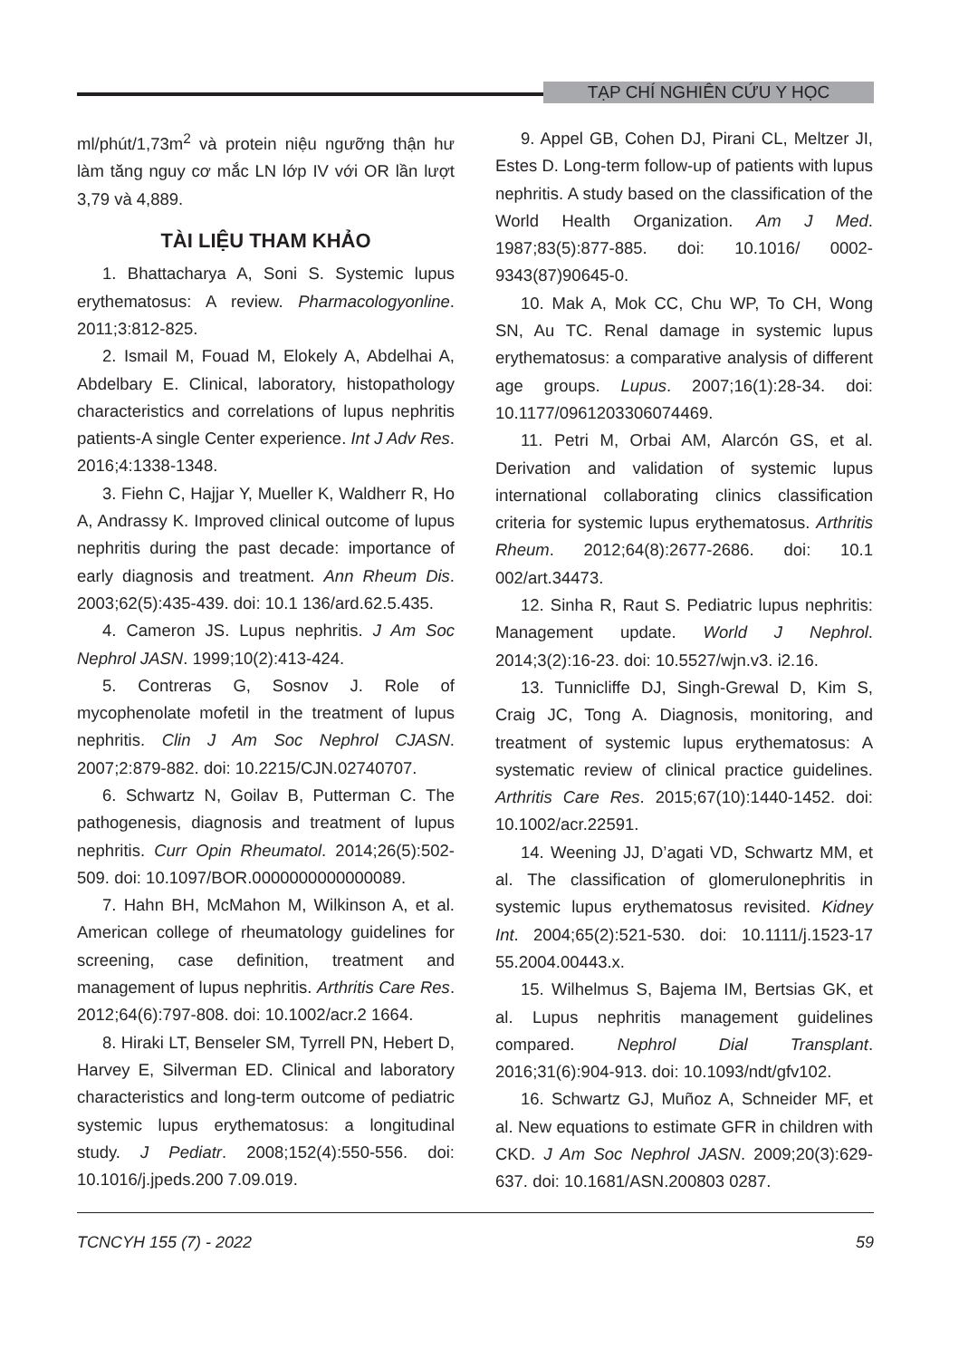TẠP CHÍ NGHIÊN CỨU Y HỌC
ml/phút/1,73m<sup>2</sup> và protein niệu ngưỡng thận hư làm tăng nguy cơ mắc LN lớp IV với OR lần lượt 3,79 và 4,889.
TÀI LIỆU THAM KHẢO
1. Bhattacharya A, Soni S. Systemic lupus erythematosus: A review. Pharmacologyonline. 2011;3:812-825.
2. Ismail M, Fouad M, Elokely A, Abdelhai A, Abdelbary E. Clinical, laboratory, histopathology characteristics and correlations of lupus nephritis patients-A single Center experience. Int J Adv Res. 2016;4:1338-1348.
3. Fiehn C, Hajjar Y, Mueller K, Waldherr R, Ho A, Andrassy K. Improved clinical outcome of lupus nephritis during the past decade: importance of early diagnosis and treatment. Ann Rheum Dis. 2003;62(5):435-439. doi: 10.1 136/ard.62.5.435.
4. Cameron JS. Lupus nephritis. J Am Soc Nephrol JASN. 1999;10(2):413-424.
5. Contreras G, Sosnov J. Role of mycophenolate mofetil in the treatment of lupus nephritis. Clin J Am Soc Nephrol CJASN. 2007;2:879-882. doi: 10.2215/CJN.02740707.
6. Schwartz N, Goilav B, Putterman C. The pathogenesis, diagnosis and treatment of lupus nephritis. Curr Opin Rheumatol. 2014;26(5):502-509. doi: 10.1097/BOR.0000000000000089.
7. Hahn BH, McMahon M, Wilkinson A, et al. American college of rheumatology guidelines for screening, case definition, treatment and management of lupus nephritis. Arthritis Care Res. 2012;64(6):797-808. doi: 10.1002/acr.2 1664.
8. Hiraki LT, Benseler SM, Tyrrell PN, Hebert D, Harvey E, Silverman ED. Clinical and laboratory characteristics and long-term outcome of pediatric systemic lupus erythematosus: a longitudinal study. J Pediatr. 2008;152(4):550-556. doi: 10.1016/j.jpeds.200 7.09.019.
9. Appel GB, Cohen DJ, Pirani CL, Meltzer JI, Estes D. Long-term follow-up of patients with lupus nephritis. A study based on the classification of the World Health Organization. Am J Med. 1987;83(5):877-885. doi: 10.1016/ 0002-9343(87)90645-0.
10. Mak A, Mok CC, Chu WP, To CH, Wong SN, Au TC. Renal damage in systemic lupus erythematosus: a comparative analysis of different age groups. Lupus. 2007;16(1):28-34. doi: 10.1177/0961203306074469.
11. Petri M, Orbai AM, Alarcón GS, et al. Derivation and validation of systemic lupus international collaborating clinics classification criteria for systemic lupus erythematosus. Arthritis Rheum. 2012;64(8):2677-2686. doi: 10.1 002/art.34473.
12. Sinha R, Raut S. Pediatric lupus nephritis: Management update. World J Nephrol. 2014;3(2):16-23. doi: 10.5527/wjn.v3. i2.16.
13. Tunnicliffe DJ, Singh-Grewal D, Kim S, Craig JC, Tong A. Diagnosis, monitoring, and treatment of systemic lupus erythematosus: A systematic review of clinical practice guidelines. Arthritis Care Res. 2015;67(10):1440-1452. doi: 10.1002/acr.22591.
14. Weening JJ, D’agati VD, Schwartz MM, et al. The classification of glomerulonephritis in systemic lupus erythematosus revisited. Kidney Int. 2004;65(2):521-530. doi: 10.1111/j.1523-17 55.2004.00443.x.
15. Wilhelmus S, Bajema IM, Bertsias GK, et al. Lupus nephritis management guidelines compared. Nephrol Dial Transplant. 2016;31(6):904-913. doi: 10.1093/ndt/gfv102.
16. Schwartz GJ, Muñoz A, Schneider MF, et al. New equations to estimate GFR in children with CKD. J Am Soc Nephrol JASN. 2009;20(3):629-637. doi: 10.1681/ASN.200803 0287.
TCNCYH 155 (7) - 2022 59